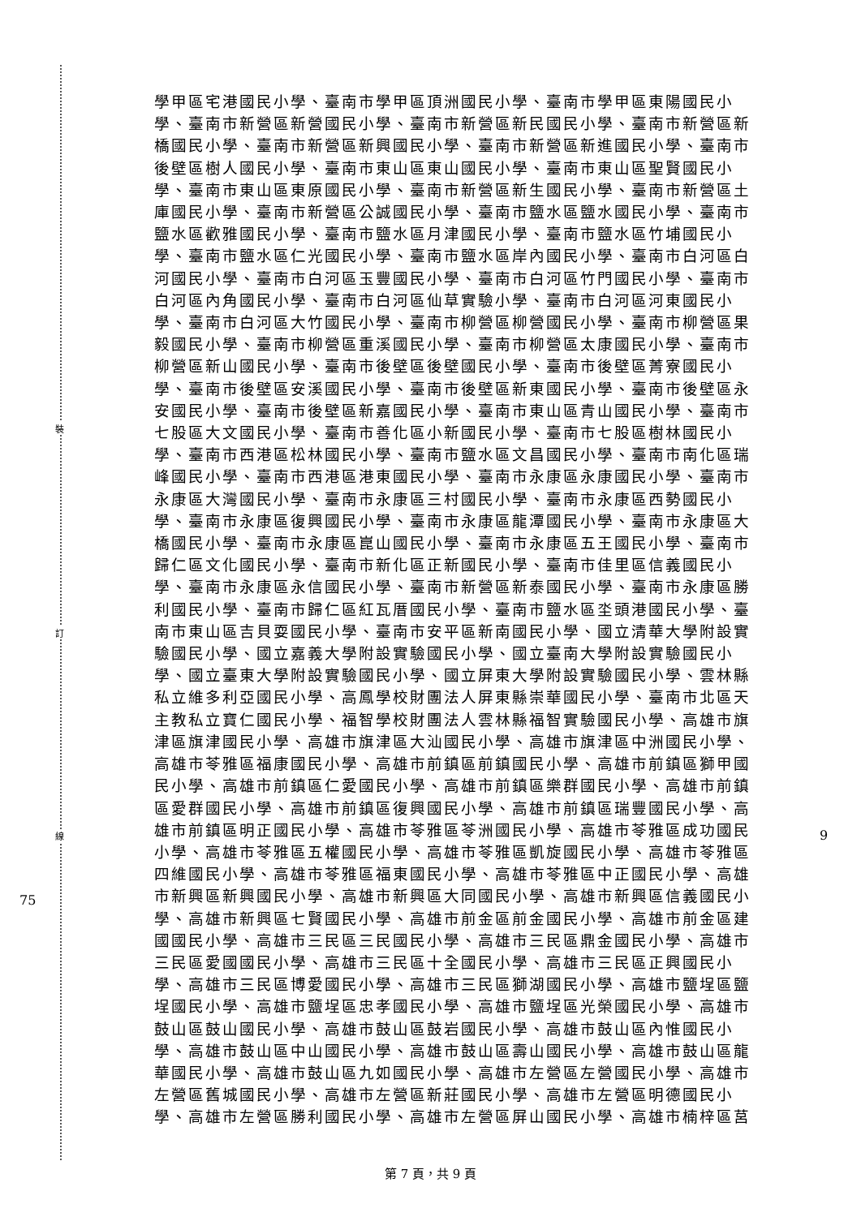裝
訂
線
75
9
學甲區宅港國民小學、臺南市學甲區頂洲國民小學、臺南市學甲區東陽國民小學、臺南市新營區新營國民小學、臺南市新營區新民國民小學、臺南市新營區新橋國民小學、臺南市新營區新興國民小學、臺南市新營區新進國民小學、臺南市後壁區樹人國民小學、臺南市東山區東山國民小學、臺南市東山區聖賢國民小學、臺南市東山區東原國民小學、臺南市新營區新生國民小學、臺南市新營區土庫國民小學、臺南市新營區公誠國民小學、臺南市鹽水區鹽水國民小學、臺南市鹽水區歡雅國民小學、臺南市鹽水區月津國民小學、臺南市鹽水區竹埔國民小學、臺南市鹽水區仁光國民小學、臺南市鹽水區岸內國民小學、臺南市白河區白河國民小學、臺南市白河區玉豐國民小學、臺南市白河區竹門國民小學、臺南市白河區內角國民小學、臺南市白河區仙草實驗小學、臺南市白河區河東國民小學、臺南市白河區大竹國民小學、臺南市柳營區柳營國民小學、臺南市柳營區果毅國民小學、臺南市柳營區重溪國民小學、臺南市柳營區太康國民小學、臺南市柳營區新山國民小學、臺南市後壁區後壁國民小學、臺南市後壁區菁寮國民小學、臺南市後壁區安溪國民小學、臺南市後壁區新東國民小學、臺南市後壁區永安國民小學、臺南市後壁區新嘉國民小學、臺南市東山區青山國民小學、臺南市七股區大文國民小學、臺南市善化區小新國民小學、臺南市七股區樹林國民小學、臺南市西港區松林國民小學、臺南市鹽水區文昌國民小學、臺南市南化區瑞峰國民小學、臺南市西港區港東國民小學、臺南市永康區永康國民小學、臺南市永康區大灣國民小學、臺南市永康區三村國民小學、臺南市永康區西勢國民小學、臺南市永康區復興國民小學、臺南市永康區龍潭國民小學、臺南市永康區大橋國民小學、臺南市永康區崑山國民小學、臺南市永康區五王國民小學、臺南市歸仁區文化國民小學、臺南市新化區正新國民小學、臺南市佳里區信義國民小學、臺南市永康區永信國民小學、臺南市新營區新泰國民小學、臺南市永康區勝利國民小學、臺南市歸仁區紅瓦厝國民小學、臺南市鹽水區坔頭港國民小學、臺南市東山區吉貝耍國民小學、臺南市安平區新南國民小學、國立清華大學附設實驗國民小學、國立嘉義大學附設實驗國民小學、國立臺南大學附設實驗國民小學、國立臺東大學附設實驗國民小學、國立屏東大學附設實驗國民小學、雲林縣私立維多利亞國民小學、高鳳學校財團法人屏東縣崇華國民小學、臺南市北區天主教私立寶仁國民小學、福智學校財團法人雲林縣福智實驗國民小學、高雄市旗津區旗津國民小學、高雄市旗津區大汕國民小學、高雄市旗津區中洲國民小學、高雄市苓雅區福康國民小學、高雄市前鎮區前鎮國民小學、高雄市前鎮區獅甲國民小學、高雄市前鎮區仁愛國民小學、高雄市前鎮區樂群國民小學、高雄市前鎮區愛群國民小學、高雄市前鎮區復興國民小學、高雄市前鎮區瑞豐國民小學、高雄市前鎮區明正國民小學、高雄市苓雅區苓洲國民小學、高雄市苓雅區成功國民小學、高雄市苓雅區五權國民小學、高雄市苓雅區凱旋國民小學、高雄市苓雅區四維國民小學、高雄市苓雅區福東國民小學、高雄市苓雅區中正國民小學、高雄市新興區新興國民小學、高雄市新興區大同國民小學、高雄市新興區信義國民小學、高雄市新興區七賢國民小學、高雄市前金區前金國民小學、高雄市前金區建國國民小學、高雄市三民區三民國民小學、高雄市三民區鼎金國民小學、高雄市三民區愛國國民小學、高雄市三民區十全國民小學、高雄市三民區正興國民小學、高雄市三民區博愛國民小學、高雄市三民區獅湖國民小學、高雄市鹽埕區鹽埕國民小學、高雄市鹽埕區忠孝國民小學、高雄市鹽埕區光榮國民小學、高雄市鼓山區鼓山國民小學、高雄市鼓山區鼓岩國民小學、高雄市鼓山區內惟國民小學、高雄市鼓山區中山國民小學、高雄市鼓山區壽山國民小學、高雄市鼓山區龍華國民小學、高雄市鼓山區九如國民小學、高雄市左營區左營國民小學、高雄市左營區舊城國民小學、高雄市左營區新莊國民小學、高雄市左營區明德國民小學、高雄市左營區勝利國民小學、高雄市左營區屏山國民小學、高雄市楠梓區莒
第 7 頁，共 9 頁